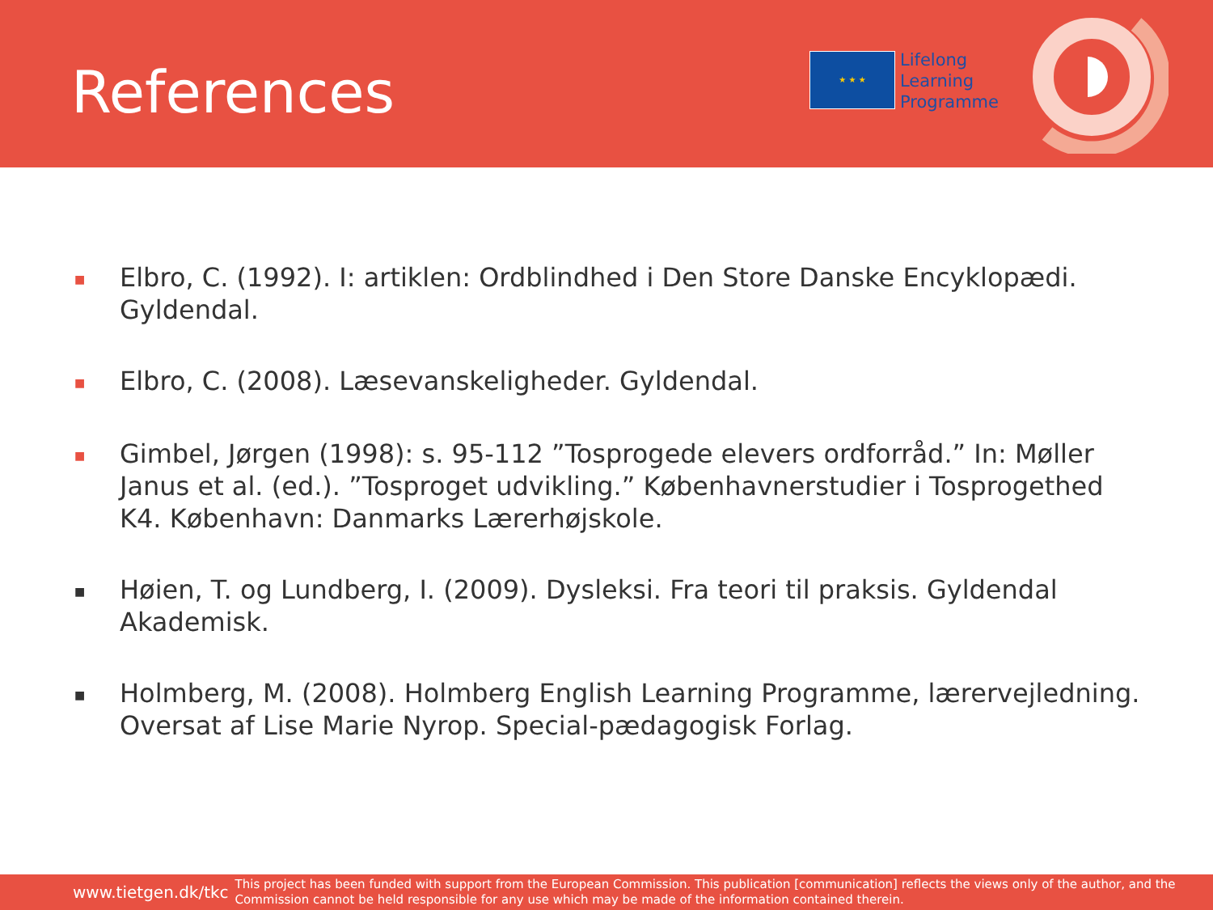References
★ ★ ★
Lifelong
Learning
Programme
■ Elbro, C. (1992). I: artiklen: Ordblindhed i Den Store Danske Encyklopædi. Gyldendal.
■ Elbro, C. (2008). Læsevanskeligheder. Gyldendal.
■ Gimbel, Jørgen (1998): s. 95-112 ”Tosprogede elevers ordforråd.” In: Møller Janus et al. (ed.). ”Tosproget udvikling.” Københavnerstudier i Tosprogethed K4. København: Danmarks Lærerhøjskole.
■ Høien, T. og Lundberg, I. (2009). Dysleksi. Fra teori til praksis. Gyldendal Akademisk.
■ Holmberg, M. (2008). Holmberg English Learning Programme, lærervejledning. Oversat af Lise Marie Nyrop. Special-pædagogisk Forlag.
www.tietgen.dk/tkc This project has been funded with support from the European Commission. This publication [communication] reflects the views only of the author, and the Commission cannot be held responsible for any use which may be made of the information contained therein.